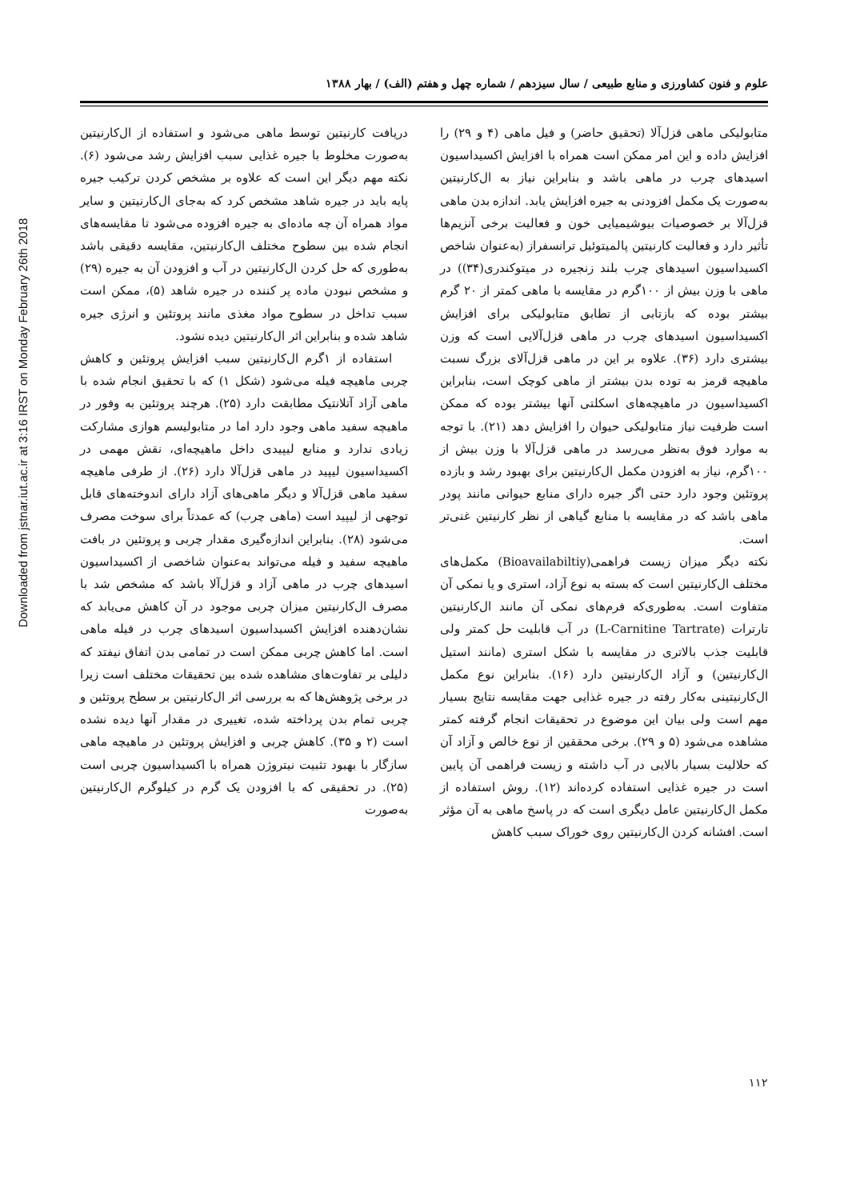Downloaded from jstnar.iut.ac.ir at 3:16 IRST on Monday February 26th 2018
علوم و فنون کشاورزی و منابع طبیعی / سال سیزدهم / شماره چهل و هفتم (الف) / بهار ۱۳۸۸
متابولیکی ماهی قزل‌آلا (تحقیق حاضر) و فیل ماهی (۴ و ۲۹) را افزایش داده و این امر ممکن است همراه با افزایش اکسیداسیون اسیدهای چرب در ماهی باشد و بنابراین نیاز به ال‌کارنیتین به‌صورت یک مکمل افزودنی به جیره افزایش یابد. اندازه بدن ماهی قزل‌آلا بر خصوصیات بیوشیمیایی خون و فعالیت برخی آنزیم‌ها تأثیر دارد و فعالیت کارنیتین پالمیتوئیل ترانسفراز (به‌عنوان شاخص اکسیداسیون اسیدهای چرب بلند زنجیره در میتوکندری(۳۴)) در ماهی با وزن بیش از ۱۰۰گرم در مقایسه با ماهی کمتر از ۲۰ گرم بیشتر بوده که بازتابی از تطابق متابولیکی برای افزایش اکسیداسیون اسیدهای چرب در ماهی قزل‌آلایی است که وزن بیشتری دارد (۳۶). علاوه بر این در ماهی قزل‌آلای بزرگ نسبت ماهیچه قرمز به توده بدن بیشتر از ماهی کوچک است، بنابراین اکسیداسیون در ماهیچه‌های اسکلتی آنها بیشتر بوده که ممکن است ظرفیت نیاز متابولیکی حیوان را افزایش دهد (۲۱). با توجه به موارد فوق به‌نظر می‌رسد در ماهی قزل‌آلا با وزن بیش از ۱۰۰گرم، نیاز به افزودن مکمل ال‌کارنیتین برای بهبود رشد و بازده پروتئین وجود دارد حتی اگر جیره دارای منابع حیوانی مانند پودر ماهی باشد که در مقایسه با منابع گیاهی از نظر کارنیتین غنی‌تر است.
نکته دیگر میزان زیست فراهمی(Bioavailabiltiy) مکمل‌های مختلف ال‌کارنیتین است که بسته به نوع آزاد، استری و یا نمکی آن متفاوت است. به‌طوری‌که فرم‌های نمکی آن مانند ال‌کارنیتین تارترات (L-Carnitine Tartrate) در آب قابلیت حل کمتر ولی قابلیت جذب بالاتری در مقایسه با شکل استری (مانند استیل ال‌کارنیتین) و آزاد ال‌کارنیتین دارد (۱۶). بنابراین نوع مکمل ال‌کارنیتینی به‌کار رفته در جیره غذایی جهت مقایسه نتایج بسیار مهم است ولی بیان این موضوع در تحقیقات انجام گرفته کمتر مشاهده می‌شود (۵ و ۲۹). برخی محققین از نوع خالص و آزاد آن که حلالیت بسیار بالایی در آب داشته و زیست فراهمی آن پایین است در جیره غذایی استفاده کرده‌اند (۱۲). روش استفاده از مکمل ال‌کارنیتین عامل دیگری است که در پاسخ ماهی به آن مؤثر است. افشانه کردن ال‌کارنیتین روی خوراک سبب کاهش
دریافت کارنیتین توسط ماهی می‌شود و استفاده از ال‌کارنیتین به‌صورت مخلوط با جیره غذایی سبب افزایش رشد می‌شود (۶). نکته مهم دیگر این است که علاوه بر مشخص کردن ترکیب جیره پایه باید در جیره شاهد مشخص کرد که به‌جای ال‌کارنیتین و سایر مواد همراه آن چه ماده‌ای به جیره افزوده می‌شود تا مقایسه‌های انجام شده بین سطوح مختلف ال‌کارنیتین، مقایسه دقیقی باشد به‌طوری که حل کردن ال‌کارنیتین در آب و افزودن آن به جیره (۲۹) و مشخص نبودن ماده پر کننده در جیره شاهد (۵)، ممکن است سبب تداخل در سطوح مواد مغذی مانند پروتئین و انرژی جیره شاهد شده و بنابراین اثر ال‌کارنیتین دیده نشود.
استفاده از ۱گرم ال‌کارنیتین سبب افزایش پروتئین و کاهش چربی ماهیچه فیله می‌شود (شکل ۱) که با تحقیق انجام شده با ماهی آزاد آتلانتیک مطابقت دارد (۲۵). هرچند پروتئین به وفور در ماهیچه سفید ماهی وجود دارد اما در متابولیسم هوازی مشارکت زیادی ندارد و منابع لیپیدی داخل ماهیچه‌ای، نقش مهمی در اکسیداسیون لیپید در ماهی قزل‌آلا دارد (۲۶). از طرفی ماهیچه سفید ماهی قزل‌آلا و دیگر ماهی‌های آزاد دارای اندوخته‌های قابل توجهی از لیپید است (ماهی چرب) که عمدتاً برای سوخت مصرف می‌شود (۲۸). بنابراین اندازه‌گیری مقدار چربی و پروتئین در بافت ماهیچه سفید و فیله می‌تواند به‌عنوان شاخصی از اکسیداسیون اسیدهای چرب در ماهی آزاد و قزل‌آلا باشد که مشخص شد با مصرف ال‌کارنیتین میزان چربی موجود در آن کاهش می‌یابد که نشان‌دهنده افزایش اکسیداسیون اسیدهای چرب در فیله ماهی است. اما کاهش چربی ممکن است در تمامی بدن اتفاق نیفتد که دلیلی بر تفاوت‌های مشاهده شده بین تحقیقات مختلف است زیرا در برخی پژوهش‌ها که به بررسی اثر ال‌کارنیتین بر سطح پروتئین و چربی تمام بدن پرداخته شده، تغییری در مقدار آنها دیده نشده است (۲ و ۳۵). کاهش چربی و افزایش پروتئین در ماهیچه ماهی سازگار با بهبود تثبیت نیتروژن همراه با اکسیداسیون چربی است (۲۵). در تحقیقی که با افزودن یک گرم در کیلوگرم ال‌کارنیتین به‌صورت
۱۱۲